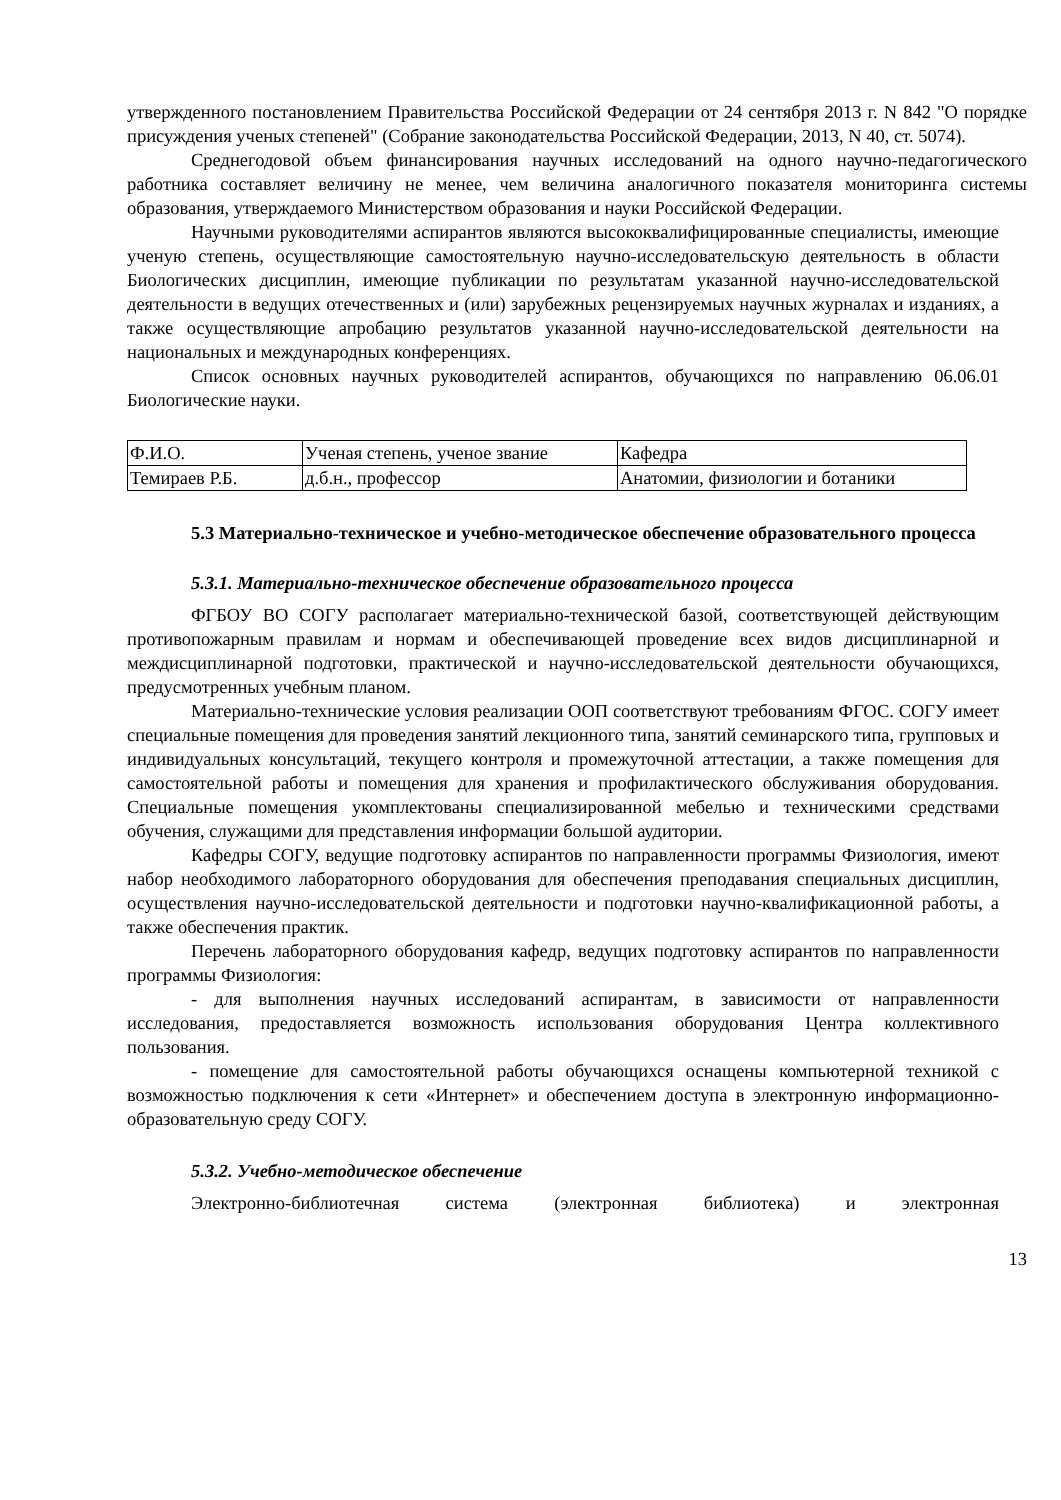утвержденного постановлением Правительства Российской Федерации от 24 сентября 2013 г. N 842 "О порядке присуждения ученых степеней" (Собрание законодательства Российской Федерации, 2013, N 40, ст. 5074).
Среднегодовой объем финансирования научных исследований на одного научно-педагогического работника составляет величину не менее, чем величина аналогичного показателя мониторинга системы образования, утверждаемого Министерством образования и науки Российской Федерации.
Научными руководителями аспирантов являются высококвалифицированные специалисты, имеющие ученую степень, осуществляющие самостоятельную научно-исследовательскую деятельность в области Биологических дисциплин, имеющие публикации по результатам указанной научно-исследовательской деятельности в ведущих отечественных и (или) зарубежных рецензируемых научных журналах и изданиях, а также осуществляющие апробацию результатов указанной научно-исследовательской деятельности на национальных и международных конференциях.
Список основных научных руководителей аспирантов, обучающихся по направлению 06.06.01 Биологические науки.
| Ф.И.О. | Ученая степень, ученое звание | Кафедра |
| Темираев Р.Б. | д.б.н., профессор | Анатомии, физиологии и ботаники |
5.3 Материально-техническое и учебно-методическое обеспечение образовательного процесса
5.3.1. Материально-техническое обеспечение образовательного процесса
ФГБОУ ВО СОГУ располагает материально-технической базой, соответствующей действующим противопожарным правилам и нормам и обеспечивающей проведение всех видов дисциплинарной и междисциплинарной подготовки, практической и научно-исследовательской деятельности обучающихся, предусмотренных учебным планом.
Материально-технические условия реализации ООП соответствуют требованиям ФГОС. СОГУ имеет специальные помещения для проведения занятий лекционного типа, занятий семинарского типа, групповых и индивидуальных консультаций, текущего контроля и промежуточной аттестации, а также помещения для самостоятельной работы и помещения для хранения и профилактического обслуживания оборудования. Специальные помещения укомплектованы специализированной мебелью и техническими средствами обучения, служащими для представления информации большой аудитории.
Кафедры СОГУ, ведущие подготовку аспирантов по направленности программы Физиология, имеют набор необходимого лабораторного оборудования для обеспечения преподавания специальных дисциплин, осуществления научно-исследовательской деятельности и подготовки научно-квалификационной работы, а также обеспечения практик.
Перечень лабораторного оборудования кафедр, ведущих подготовку аспирантов по направленности программы Физиология:
- для выполнения научных исследований аспирантам, в зависимости от направленности исследования, предоставляется возможность использования оборудования Центра коллективного пользования.
- помещение для самостоятельной работы обучающихся оснащены компьютерной техникой с возможностью подключения к сети «Интернет» и обеспечением доступа в электронную информационно-образовательную среду СОГУ.
5.3.2. Учебно-методическое обеспечение
Электронно-библиотечная система (электронная библиотека) и электронная
13